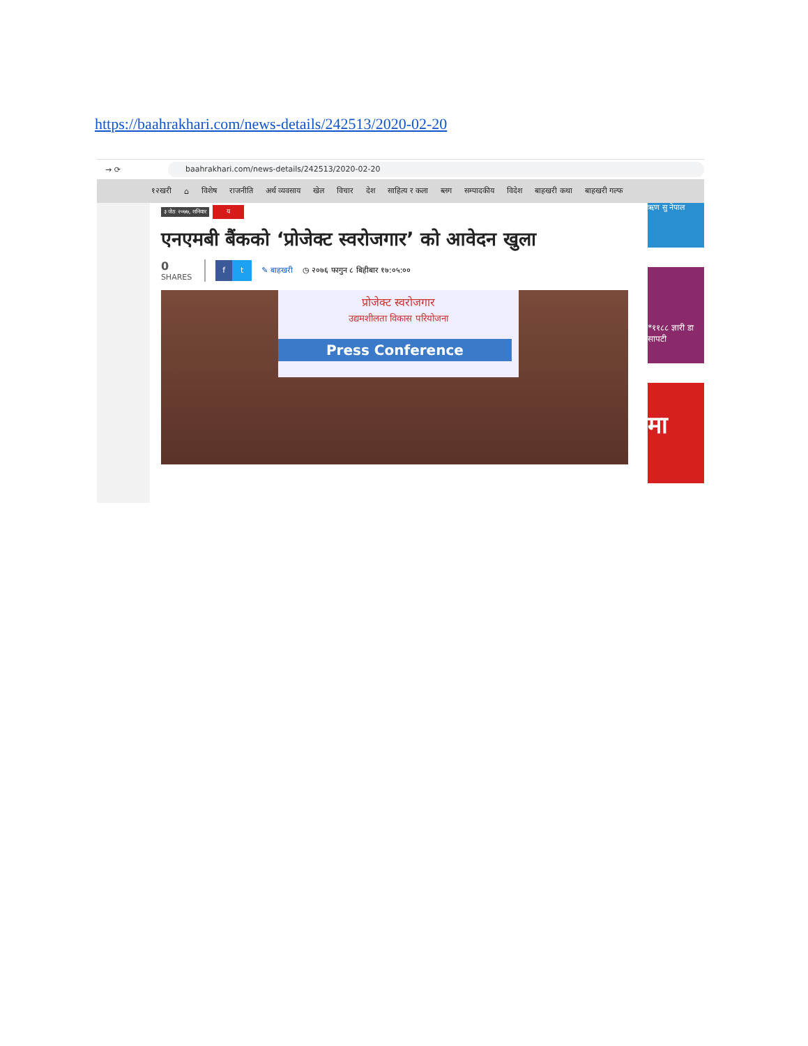https://baahrakhari.com/news-details/242513/2020-02-20
→ ⟳
baahrakhari.com/news-details/242513/2020-02-20
१२खरी ⌂ विशेष राजनीति अर्थ व्यवसाय खेल विचार देश साहित्य र कला ब्लग सम्पादकीय विदेश बाहखरी कथा बाहखरी गल्फ
३ जेठ २०७७, शनिवार य
एनएमबी बैंकको ‘प्रोजेक्ट स्वरोजगार’ को आवेदन खुला
0
SHARES
f t
✎ बाहखरी ◷ २०७६ फागुन ८ बिहीबार १७:०५:००
प्रोजेक्ट स्वरोजगार
उद्यमशीलता विकास परियोजना
Press Conference
ऋण सु नेपाल
*११८८ ज्ञारी डा सापटी
मा